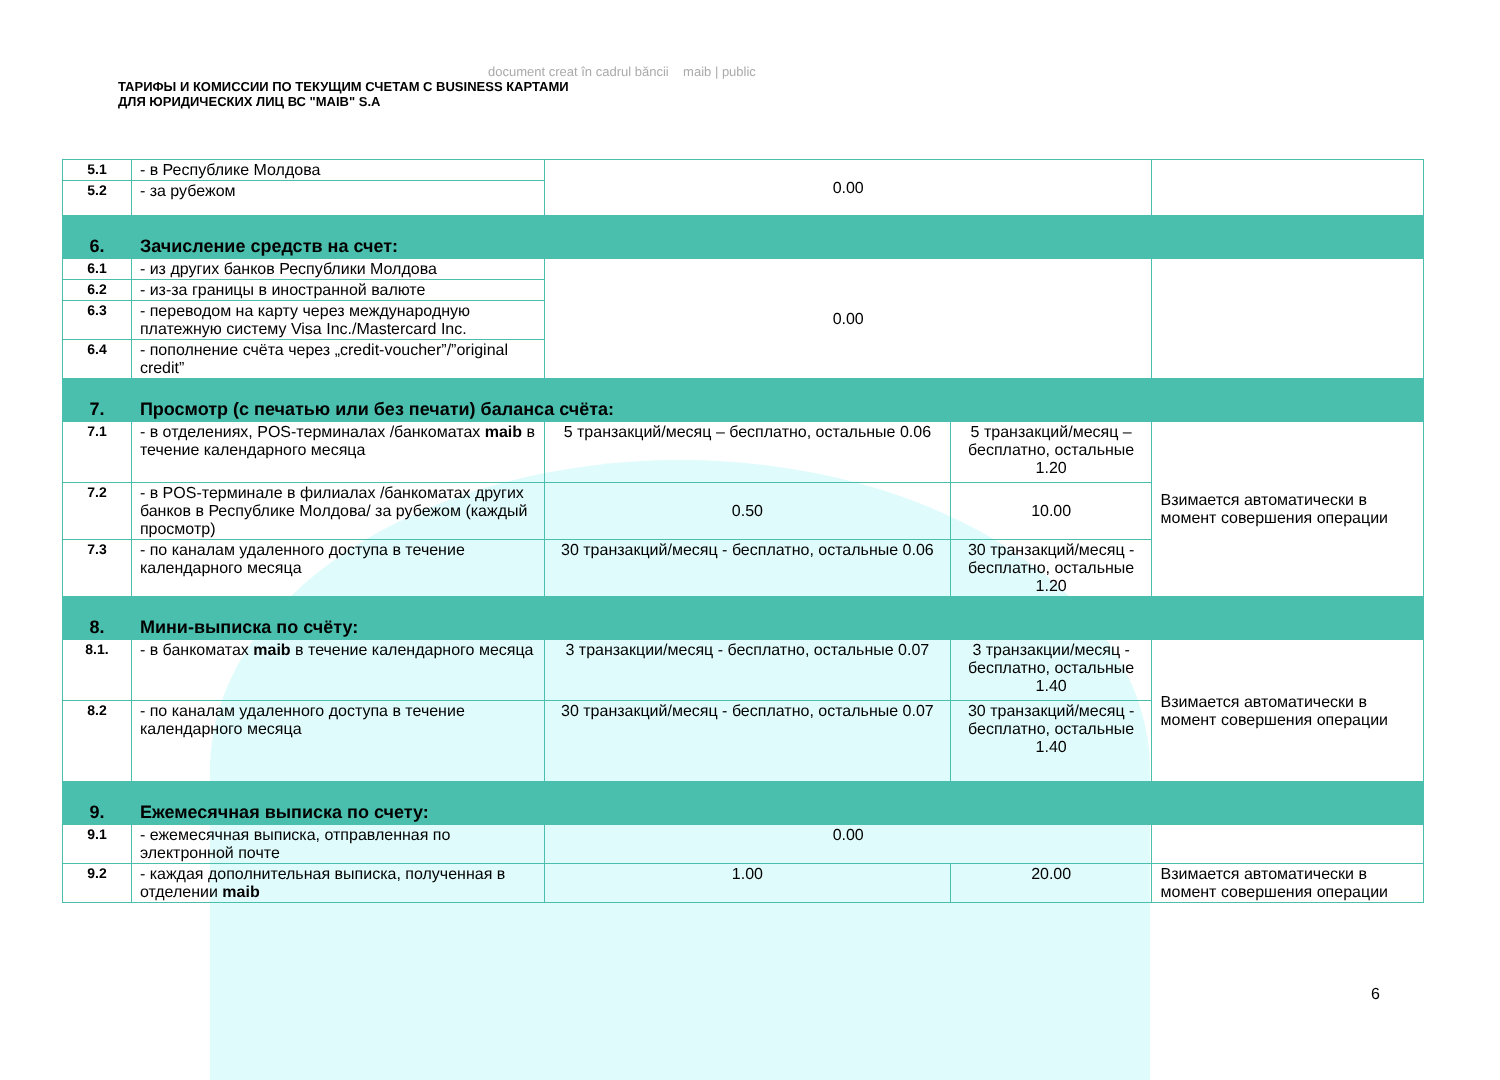document creat în cadrul băncii maib | public
ТАРИФЫ И КОМИССИИ ПО ТЕКУЩИМ СЧЕТАМ С BUSINESS КАРТАМИ
ДЛЯ ЮРИДИЧЕСКИХ ЛИЦ ВС "MAIB" S.A
| 5.1 | - в Республике Молдова | 0.00 | | |
| 5.2 | - за рубежом | | | |
| 6. | Зачисление средств на счет: | | | |
| 6.1 | - из других банков Республики Молдова | 0.00 | | |
| 6.2 | - из-за границы в иностранной валюте | | | |
| 6.3 | - переводом на карту через международную платежную систему Visa Inc./Mastercard Inc. | | | |
| 6.4 | - пополнение счёта через „credit-voucher”/”original credit” | | | |
| 7. | Просмотр (с печатью или без печати) баланса счёта: | | | |
| 7.1 | - в отделениях, POS-терминалах /банкоматах maib в течение календарного месяца | 5 транзакций/месяц – бесплатно, остальные 0.06 | 5 транзакций/месяц – бесплатно, остальные 1.20 | Взимается автоматически в момент совершения операции |
| 7.2 | - в POS-терминале в филиалах /банкоматах других банков в Республике Молдова/ за рубежом (каждый просмотр) | 0.50 | 10.00 | |
| 7.3 | - по каналам удаленного доступа в течение календарного месяца | 30 транзакций/месяц - бесплатно, остальные 0.06 | 30 транзакций/месяц - бесплатно, остальные 1.20 | |
| 8. | Мини-выписка по счёту: | | | |
| 8.1. | - в банкоматах maib в течение календарного месяца | 3 транзакции/месяц - бесплатно, остальные 0.07 | 3 транзакции/месяц - бесплатно, остальные 1.40 | Взимается автоматически в момент совершения операции |
| 8.2 | - по каналам удаленного доступа в течение календарного месяца | 30 транзакций/месяц - бесплатно, остальные 0.07 | 30 транзакций/месяц - бесплатно, остальные 1.40 | |
| 9. | Ежемесячная выписка по счету: | | | |
| 9.1 | - ежемесячная выписка, отправленная по электронной почте | 0.00 | | |
| 9.2 | - каждая дополнительная выписка, полученная в отделении maib | 1.00 | 20.00 | Взимается автоматически в момент совершения операции |
6